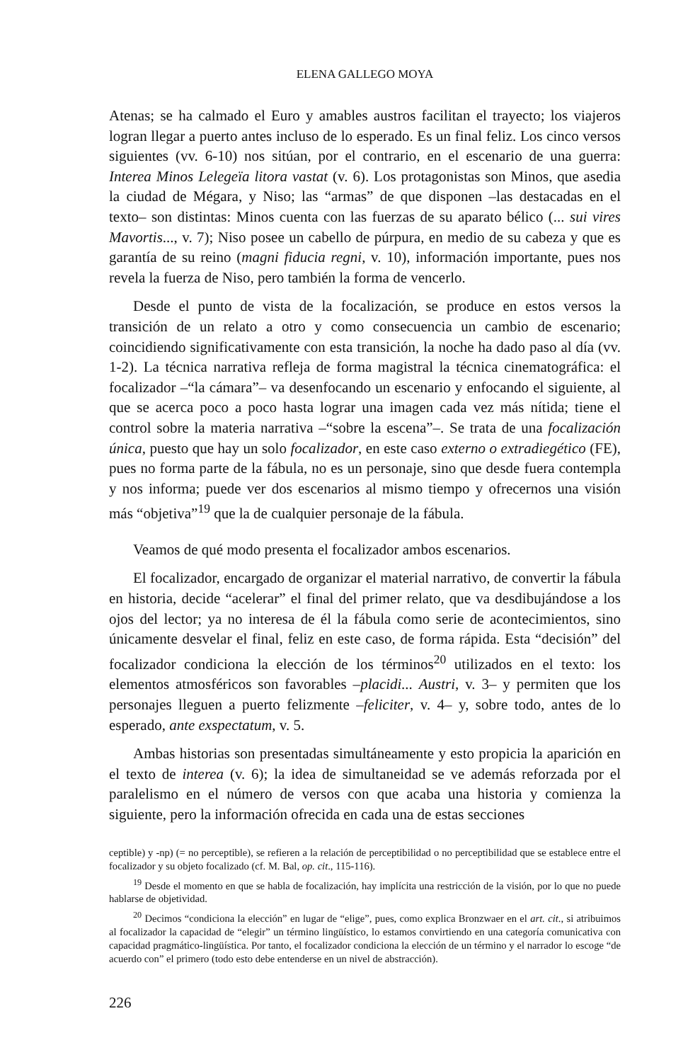ELENA GALLEGO MOYA
Atenas; se ha calmado el Euro y amables austros facilitan el trayecto; los viajeros logran llegar a puerto antes incluso de lo esperado. Es un final feliz. Los cinco versos siguientes (vv. 6-10) nos sitúan, por el contrario, en el escenario de una guerra: Interea Minos Lelegeïa litora vastat (v. 6). Los protagonistas son Minos, que asedia la ciudad de Mégara, y Niso; las “armas” de que disponen –las destacadas en el texto– son distintas: Minos cuenta con las fuerzas de su aparato bélico (... sui vires Mavortis..., v. 7); Niso posee un cabello de púrpura, en medio de su cabeza y que es garantía de su reino (magni fiducia regni, v. 10), información importante, pues nos revela la fuerza de Niso, pero también la forma de vencerlo.
Desde el punto de vista de la focalización, se produce en estos versos la transición de un relato a otro y como consecuencia un cambio de escenario; coincidiendo significativamente con esta transición, la noche ha dado paso al día (vv. 1-2). La técnica narrativa refleja de forma magistral la técnica cinematográfica: el focalizador –“la cámara”– va desenfocando un escenario y enfocando el siguiente, al que se acerca poco a poco hasta lograr una imagen cada vez más nítida; tiene el control sobre la materia narrativa –“sobre la escena”–. Se trata de una focalización única, puesto que hay un solo focalizador, en este caso externo o extradiegético (FE), pues no forma parte de la fábula, no es un personaje, sino que desde fuera contempla y nos informa; puede ver dos escenarios al mismo tiempo y ofrecernos una visión más “objetiva”<sup>19</sup> que la de cualquier personaje de la fábula.
Veamos de qué modo presenta el focalizador ambos escenarios.
El focalizador, encargado de organizar el material narrativo, de convertir la fábula en historia, decide “acelerar” el final del primer relato, que va desdibujándose a los ojos del lector; ya no interesa de él la fábula como serie de acontecimientos, sino únicamente desvelar el final, feliz en este caso, de forma rápida. Esta “decisión” del focalizador condiciona la elección de los términos<sup>20</sup> utilizados en el texto: los elementos atmosféricos son favorables –placidi... Austri, v. 3– y permiten que los personajes lleguen a puerto felizmente –feliciter, v. 4– y, sobre todo, antes de lo esperado, ante exspectatum, v. 5.
Ambas historias son presentadas simultáneamente y esto propicia la aparición en el texto de interea (v. 6); la idea de simultaneidad se ve además reforzada por el paralelismo en el número de versos con que acaba una historia y comienza la siguiente, pero la información ofrecida en cada una de estas secciones
ceptible) y -np) (= no perceptible), se refieren a la relación de perceptibilidad o no perceptibilidad que se establece entre el focalizador y su objeto focalizado (cf. M. Bal, op. cit., 115-116).
<sup>19</sup> Desde el momento en que se habla de focalización, hay implícita una restricción de la visión, por lo que no puede hablarse de objetividad.
<sup>20</sup> Decimos “condiciona la elección” en lugar de “elige”, pues, como explica Bronzwaer en el art. cit., si atribuimos al focalizador la capacidad de “elegir” un término lingüístico, lo estamos convirtiendo en una categoría comunicativa con capacidad pragmático-lingüística. Por tanto, el focalizador condiciona la elección de un término y el narrador lo escoge “de acuerdo con” el primero (todo esto debe entenderse en un nivel de abstracción).
226